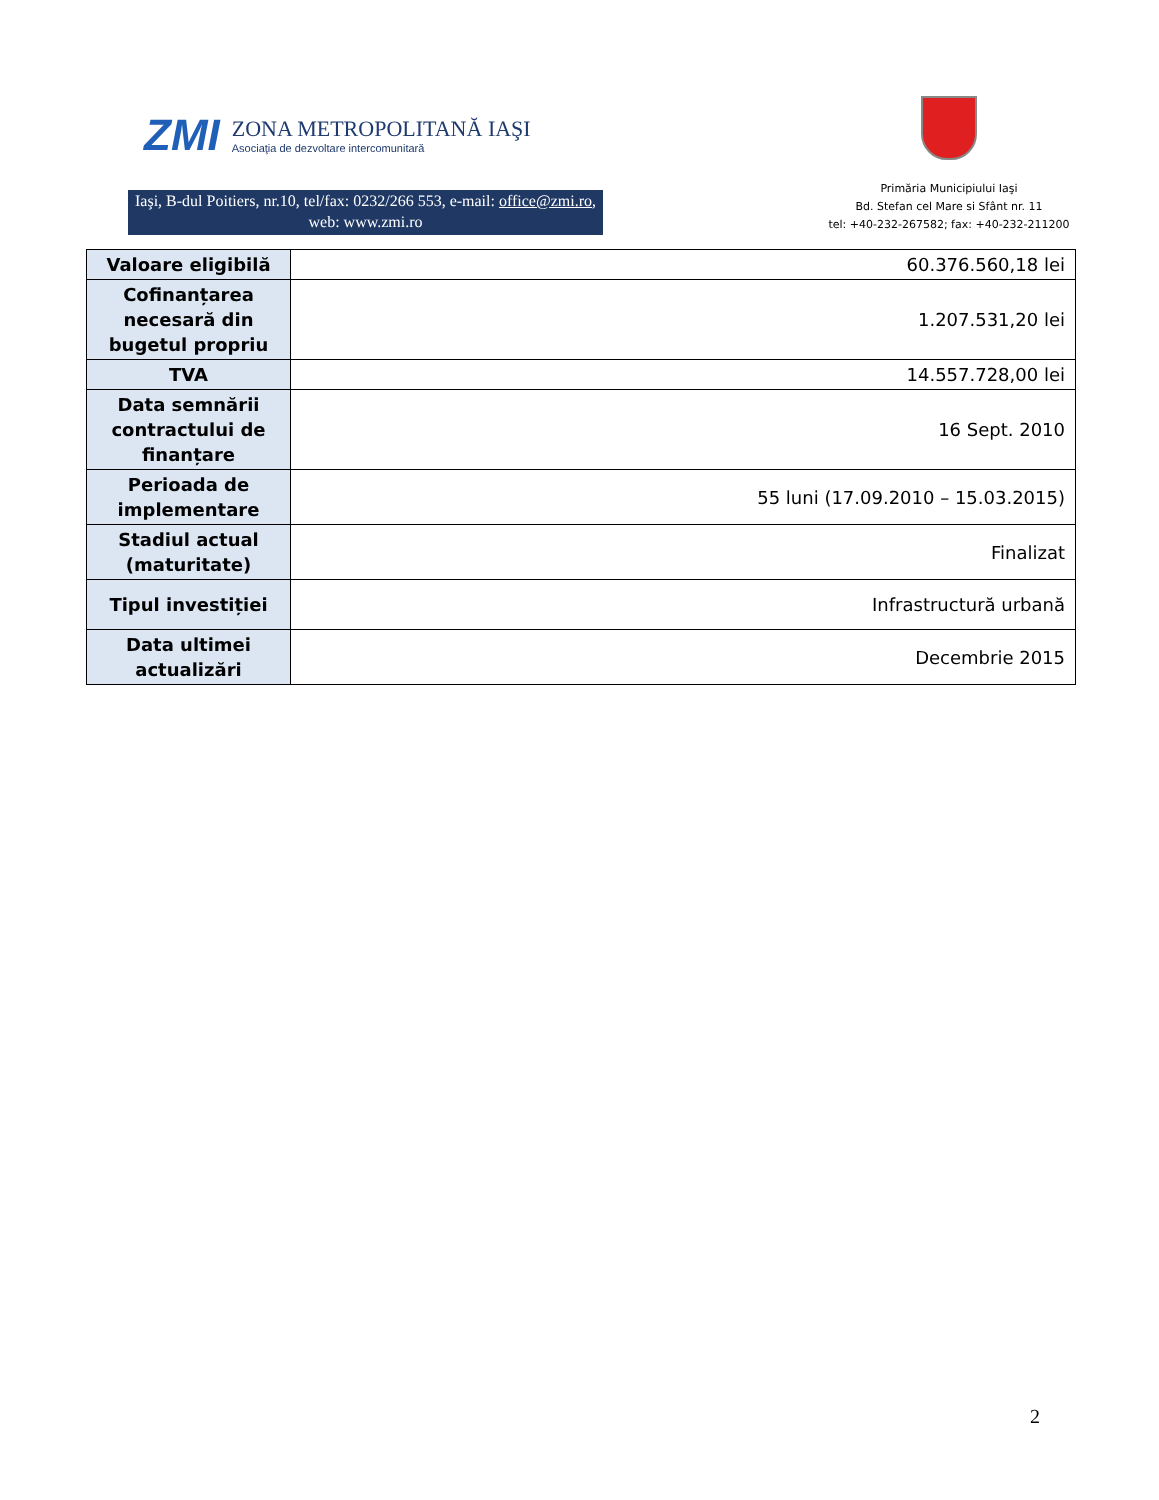ZMI
ZONA METROPOLITANĂ IAŞI
Asociaţia de dezvoltare intercomunitară
Iaşi, B-dul Poitiers, nr.10, tel/fax: 0232/266 553, e-mail: office@zmi.ro, web: www.zmi.ro
Primăria Municipiului Iaşi
Bd. Stefan cel Mare si Sfânt nr. 11
tel: +40-232-267582; fax: +40-232-211200
| Valoare eligibilă | 60.376.560,18 lei |
| Cofinanțarea necesară din bugetul propriu | 1.207.531,20 lei |
| TVA | 14.557.728,00 lei |
| Data semnării contractului de finanțare | 16 Sept. 2010 |
| Perioada de implementare | 55 luni (17.09.2010 – 15.03.2015) |
| Stadiul actual (maturitate) | Finalizat |
| Tipul investiției | Infrastructură urbană |
| Data ultimei actualizări | Decembrie 2015 |
2